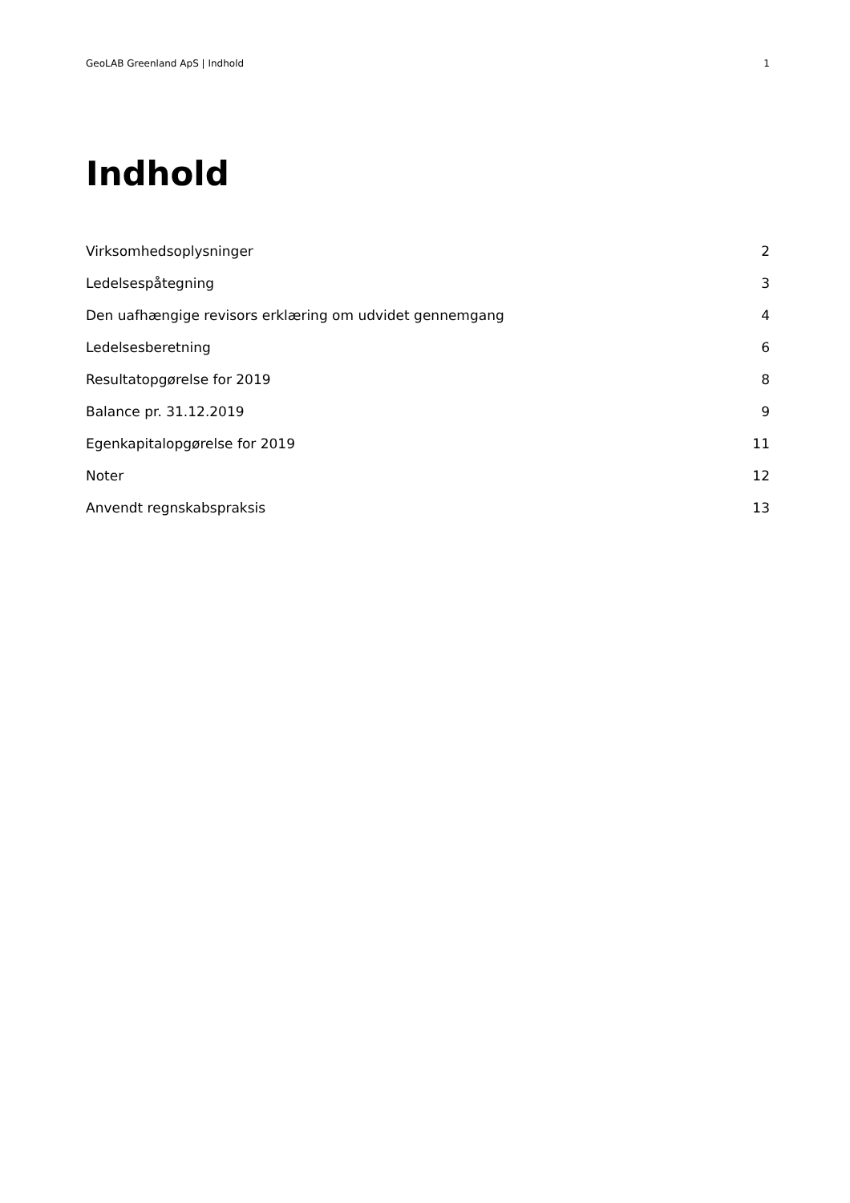GeoLAB Greenland ApS | Indhold 1
Indhold
Virksomhedsoplysninger 2
Ledelsespåtegning 3
Den uafhængige revisors erklæring om udvidet gennemgang 4
Ledelsesberetning 6
Resultatopgørelse for 2019 8
Balance pr. 31.12.2019 9
Egenkapitalopgørelse for 2019 11
Noter 12
Anvendt regnskabspraksis 13